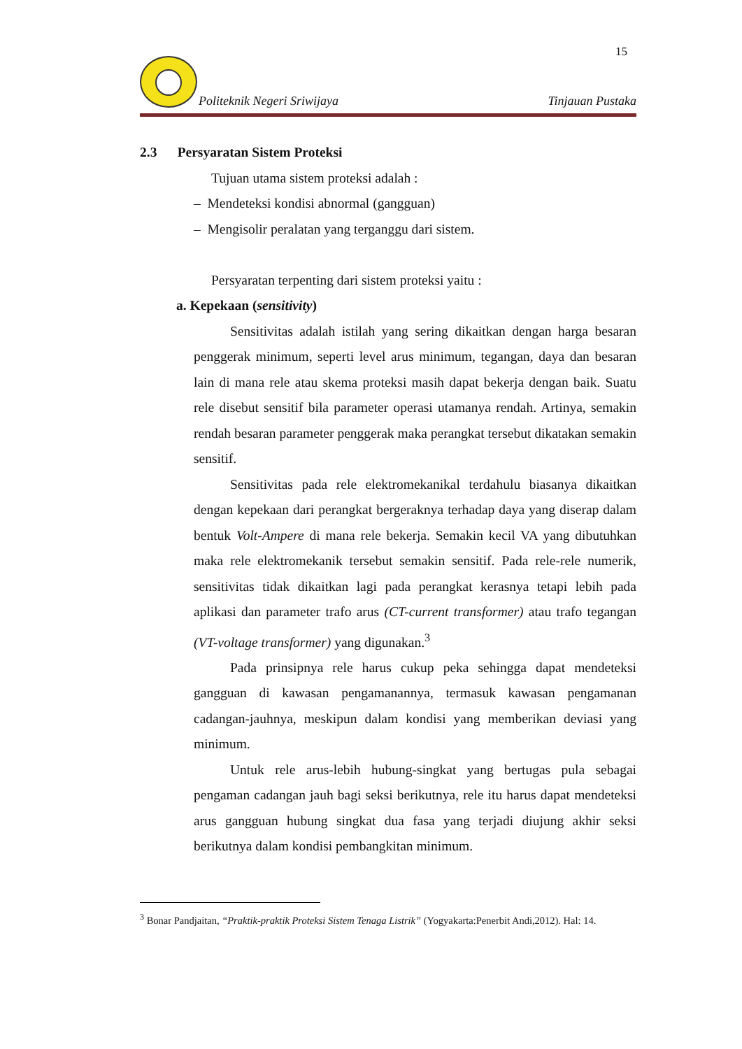15
Politeknik Negeri Sriwijaya Tinjauan Pustaka
2.3 Persyaratan Sistem Proteksi
Tujuan utama sistem proteksi adalah :
– Mendeteksi kondisi abnormal (gangguan)
– Mengisolir peralatan yang terganggu dari sistem.
Persyaratan terpenting dari sistem proteksi yaitu :
a. Kepekaan (sensitivity)
Sensitivitas adalah istilah yang sering dikaitkan dengan harga besaran penggerak minimum, seperti level arus minimum, tegangan, daya dan besaran lain di mana rele atau skema proteksi masih dapat bekerja dengan baik. Suatu rele disebut sensitif bila parameter operasi utamanya rendah. Artinya, semakin rendah besaran parameter penggerak maka perangkat tersebut dikatakan semakin sensitif.
Sensitivitas pada rele elektromekanikal terdahulu biasanya dikaitkan dengan kepekaan dari perangkat bergeraknya terhadap daya yang diserap dalam bentuk Volt-Ampere di mana rele bekerja. Semakin kecil VA yang dibutuhkan maka rele elektromekanik tersebut semakin sensitif. Pada rele-rele numerik, sensitivitas tidak dikaitkan lagi pada perangkat kerasnya tetapi lebih pada aplikasi dan parameter trafo arus (CT-current transformer) atau trafo tegangan (VT-voltage transformer) yang digunakan.<sup>3</sup>
Pada prinsipnya rele harus cukup peka sehingga dapat mendeteksi gangguan di kawasan pengamanannya, termasuk kawasan pengamanan cadangan-jauhnya, meskipun dalam kondisi yang memberikan deviasi yang minimum.
Untuk rele arus-lebih hubung-singkat yang bertugas pula sebagai pengaman cadangan jauh bagi seksi berikutnya, rele itu harus dapat mendeteksi arus gangguan hubung singkat dua fasa yang terjadi diujung akhir seksi berikutnya dalam kondisi pembangkitan minimum.
<sup>3</sup> Bonar Pandjaitan, “Praktik-praktik Proteksi Sistem Tenaga Listrik” (Yogyakarta:Penerbit Andi,2012). Hal: 14.